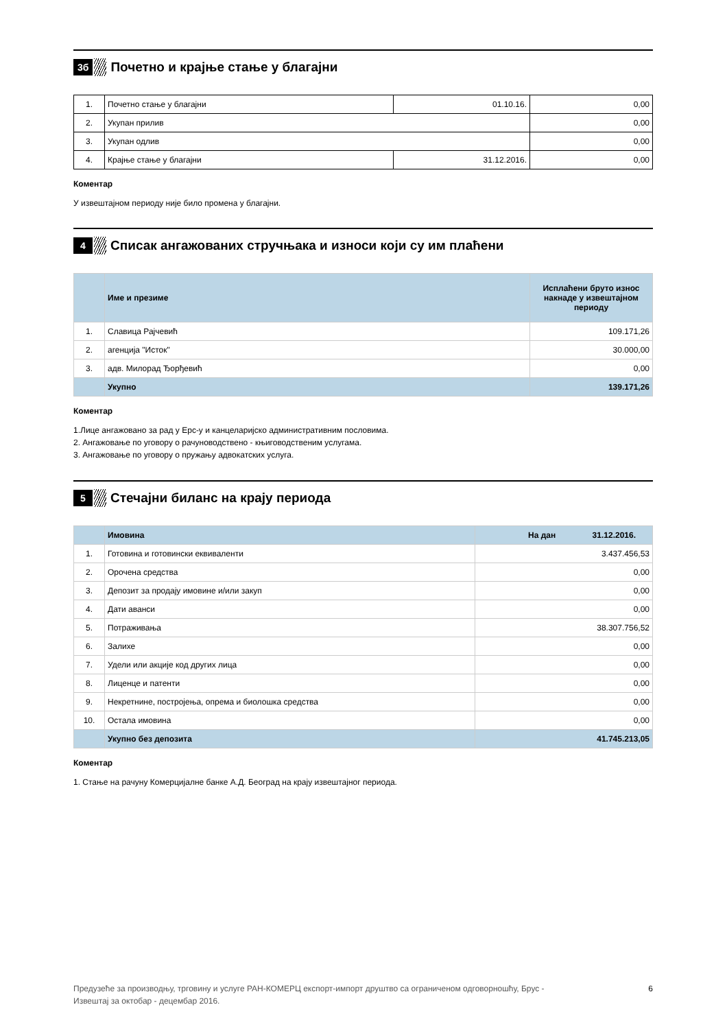3б
Почетно и крајње стање у благајни
| 1. | Почетно стање у благајни | 01.10.16. | 0,00 |
| 2. | Укупан прилив | | 0,00 |
| 3. | Укупан одлив | | 0,00 |
| 4. | Крајње стање у благајни | 31.12.2016. | 0,00 |
Коментар
У извештајном периоду није било промена у благајни.
4
Списак ангажованих стручњака и износи који су им плаћени
| | Име и презиме | Исплаћени бруто износ накнаде у извештајном периоду |
| --- | --- | --- |
| 1. | Славица Рајчевић | 109.171,26 |
| 2. | агенција "Исток" | 30.000,00 |
| 3. | адв. Милорад Ђорђевић | 0,00 |
| | Укупно | 139.171,26 |
Коментар
1.Лице ангажовано за рад у Ерс-у и канцеларијско административним пословима.
2. Ангажовање по уговору о рачуноводствено - књиговодственим услугама.
3. Ангажовање по уговору о пружању адвокатских услуга.
5
Стечајни биланс на крају периода
| | Имовина | На дан 31.12.2016. |
| 1. | Готовина и готовински еквиваленти | 3.437.456,53 |
| 2. | Орочена средства | 0,00 |
| 3. | Депозит за продају имовине и/или закуп | 0,00 |
| 4. | Дати аванси | 0,00 |
| 5. | Потраживања | 38.307.756,52 |
| 6. | Залихе | 0,00 |
| 7. | Удели или акције код других лица | 0,00 |
| 8. | Лиценце и патенти | 0,00 |
| 9. | Некретнине, постројења, опрема и биолошка средства | 0,00 |
| 10. | Остала имовина | 0,00 |
| | Укупно без депозита | 41.745.213,05 |
Коментар
1. Стање на рачуну Комерцијалне банке А.Д. Београд на крају извештајног периода.
Предузеће за производњу, трговину и услуге РАН-КОМЕРЦ експорт-импорт друштво са ограниченом одговорношћу, Брус -
Извештај за октобар - децембар 2016.
6